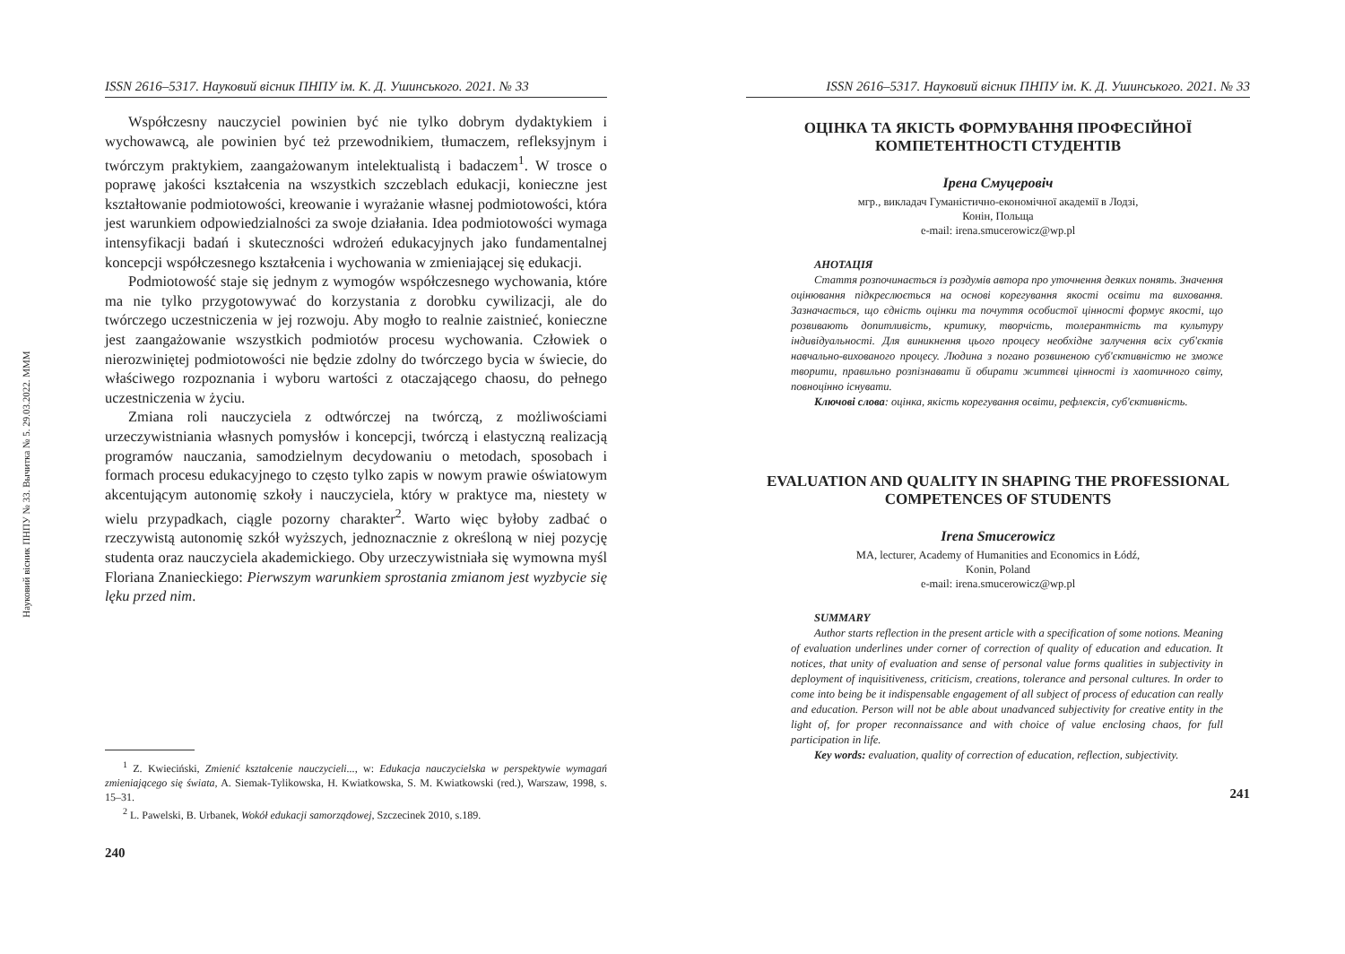Науковий вісник ПНПУ № 33. Вычитка № 5. 29.03.2022. MMM
ISSN 2616–5317. Науковий вісник ПНПУ ім. К. Д. Ушинського. 2021. № 33
Współczesny nauczyciel powinien być nie tylko dobrym dydaktykiem i wychowawcą, ale powinien być też przewodnikiem, tłumaczem, refleksyjnym i twórczym praktykiem, zaangażowanym intelektualistą i badaczem<sup>1</sup>. W trosce o poprawę jakości kształcenia na wszystkich szczeblach edukacji, konieczne jest kształtowanie podmiotowości, kreowanie i wyrażanie własnej podmiotowości, która jest warunkiem odpowiedzialności za swoje działania. Idea podmiotowości wymaga intensyfikacji badań i skuteczności wdrożeń edukacyjnych jako fundamentalnej koncepcji współczesnego kształcenia i wychowania w zmieniającej się edukacji.
Podmiotowość staje się jednym z wymogów współczesnego wychowania, które ma nie tylko przygotowywać do korzystania z dorobku cywilizacji, ale do twórczego uczestniczenia w jej rozwoju. Aby mogło to realnie zaistnieć, konieczne jest zaangażowanie wszystkich podmiotów procesu wychowania. Człowiek o nierozwiniętej podmiotowości nie będzie zdolny do twórczego bycia w świecie, do właściwego rozpoznania i wyboru wartości z otaczającego chaosu, do pełnego uczestniczenia w życiu.
Zmiana roli nauczyciela z odtwórczej na twórczą, z możliwościami urzeczywistniania własnych pomysłów i koncepcji, twórczą i elastyczną realizacją programów nauczania, samodzielnym decydowaniu o metodach, sposobach i formach procesu edukacyjnego to często tylko zapis w nowym prawie oświatowym akcentującym autonomię szkoły i nauczyciela, który w praktyce ma, niestety w wielu przypadkach, ciągle pozorny charakter<sup>2</sup>. Warto więc byłoby zadbać o rzeczywistą autonomię szkół wyższych, jednoznacznie z określoną w niej pozycję studenta oraz nauczyciela akademickiego. Oby urzeczywistniała się wymowna myśl Floriana Znanieckiego: Pierwszym warunkiem sprostania zmianom jest wyzbycie się lęku przed nim.
<sup>1</sup> Z. Kwieciński, Zmienić kształcenie nauczycieli..., w: Edukacja nauczycielska w perspektywie wymagań zmieniającego się świata, A. Siemak-Tylikowska, H. Kwiatkowska, S. M. Kwiatkowski (red.), Warszaw, 1998, s. 15–31.
<sup>2</sup> L. Pawelski, B. Urbanek, Wokół edukacji samorządowej, Szczecinek 2010, s.189.
240
ISSN 2616–5317. Науковий вісник ПНПУ ім. К. Д. Ушинського. 2021. № 33
ОЦІНКА ТА ЯКІСТЬ ФОРМУВАННЯ ПРОФЕСІЙНОЇ
КОМПЕТЕНТНОСТІ СТУДЕНТІВ
Ірена Смуцеровіч
мгр., викладач Гуманістично-економічної академії в Лодзі,
Конін, Польща
e-mail: irena.smucerowicz@wp.pl
АНОТАЦІЯ
Стаття розпочинається із роздумів автора про уточнення деяких понять. Значення оцінювання підкреслюється на основі корегування якості освіти та виховання. Зазначається, що єдність оцінки та почуття особистої цінності формує якості, що розвивають допитливість, критику, творчість, толерантність та культуру індивідуальності. Для виникнення цього процесу необхідне залучення всіх суб'єктів навчально-вихованого процесу. Людина з погано розвиненою суб'єктивністю не зможе творити, правильно розпізнавати й обирати життєві цінності із хаотичного світу, повноцінно існувати.
Ключові слова: оцінка, якість корегування освіти, рефлексія, суб'єктивність.
EVALUATION AND QUALITY IN SHAPING THE PROFESSIONAL
COMPETENCES OF STUDENTS
Irena Smucerowicz
MA, lecturer, Academy of Humanities and Economics in Łódź,
Konin, Poland
e-mail: irena.smucerowicz@wp.pl
SUMMARY
Author starts reflection in the present article with a specification of some notions. Meaning of evaluation underlines under corner of correction of quality of education and education. It notices, that unity of evaluation and sense of personal value forms qualities in subjectivity in deployment of inquisitiveness, criticism, creations, tolerance and personal cultures. In order to come into being be it indispensable engagement of all subject of process of education can really and education. Person will not be able about unadvanced subjectivity for creative entity in the light of, for proper reconnaissance and with choice of value enclosing chaos, for full participation in life.
Key words: evaluation, quality of correction of education, reflection, subjectivity.
241